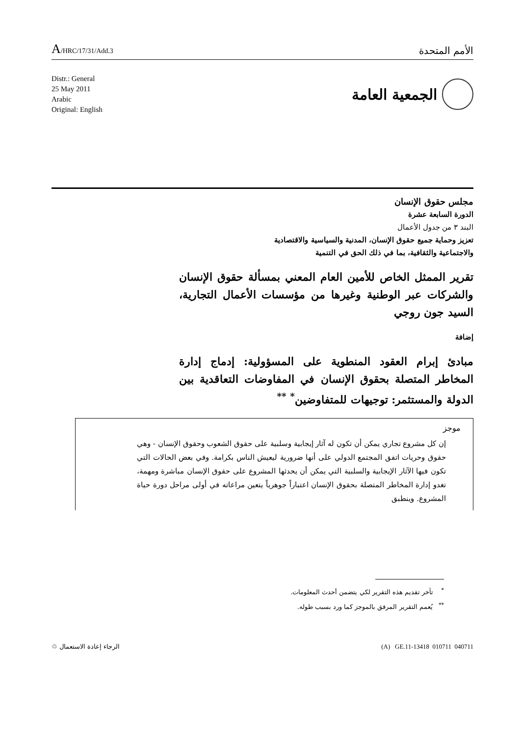A/HRC/17/31/Add.3
الأمم المتحدة
Distr.: General
25 May 2011
Arabic
Original: English
الجمعية العامة
مجلس حقوق الإنسان
الدورة السابعة عشرة
البند ٣ من جدول الأعمال
تعزيز وحماية جميع حقوق الإنسان، المدنية والسياسية والاقتصادية
والاجتماعية والثقافية، بما في ذلك الحق في التنمية
تقرير الممثل الخاص للأمين العام المعني بمسألة حقوق الإنسان والشركات عبر الوطنية وغيرها من مؤسسات الأعمال التجارية، السيد جون روجي
إضافة
مبادئ إبرام العقود المنطوية على المسؤولية: إدماج إدارة المخاطر المتصلة بحقوق الإنسان في المفاوضات التعاقدية بين الدولة والمستثمر: توجيهات للمتفاوضين<sup>*</sup> <sup>**</sup>
موجز
إن كل مشروع تجاري يمكن أن تكون له آثار إيجابية وسلبية على حقوق الشعوب وحقوق الإنسان - وهي حقوق وحريات اتفق المجتمع الدولي على أنها ضرورية ليعيش الناس بكرامة. وفي بعض الحالات التي تكون فيها الآثار الإيجابية والسلبية التي يمكن أن يحدثها المشروع على حقوق الإنسان مباشرة ومهمة، تغدو إدارة المخاطر المتصلة بحقوق الإنسان اعتباراً جوهرياً يتعين مراعاته في أولى مراحل دورة حياة المشروع. وينطبق
<sup>*</sup> تأخر تقديم هذه التقرير لكي يتضمن أحدث المعلومات.
<sup>**</sup> يُعمم التقرير المرفق بالموجز كما ورد بسبب طوله.
الرجاء إعادة الاستعمال ♲ (A) GE.11-13418 010711 040711